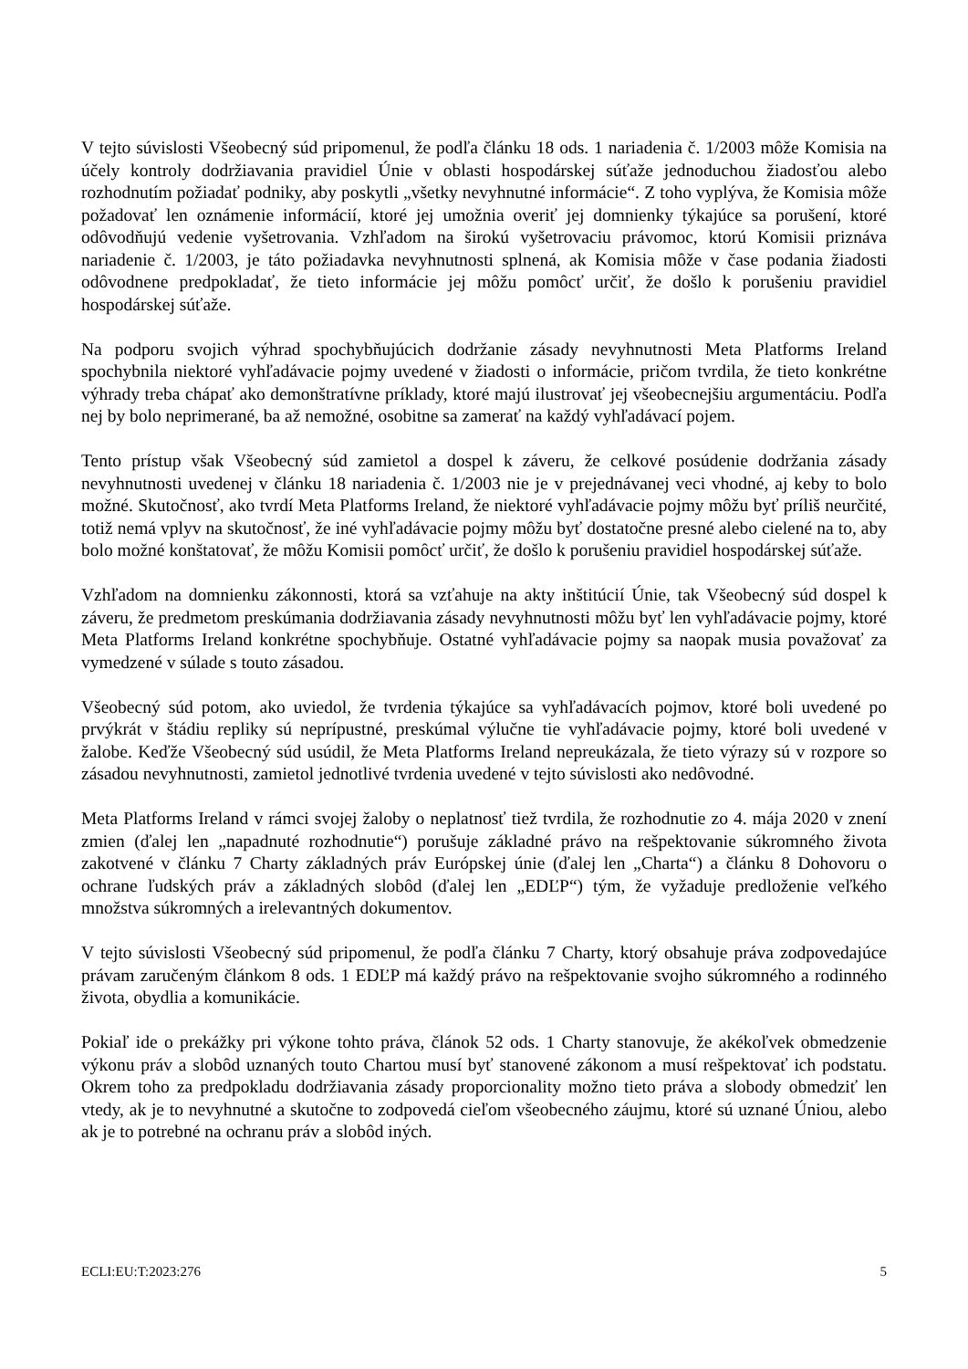V tejto súvislosti Všeobecný súd pripomenul, že podľa článku 18 ods. 1 nariadenia č. 1/2003 môže Komisia na účely kontroly dodržiavania pravidiel Únie v oblasti hospodárskej súťaže jednoduchou žiadosťou alebo rozhodnutím požiadať podniky, aby poskytli „všetky nevyhnutné informácie“. Z toho vyplýva, že Komisia môže požadovať len oznámenie informácií, ktoré jej umožnia overiť jej domnienky týkajúce sa porušení, ktoré odôvodňujú vedenie vyšetrovania. Vzhľadom na širokú vyšetrovaciu právomoc, ktorú Komisii priznáva nariadenie č. 1/2003, je táto požiadavka nevyhnutnosti splnená, ak Komisia môže v čase podania žiadosti odôvodnene predpokladať, že tieto informácie jej môžu pomôcť určiť, že došlo k porušeniu pravidiel hospodárskej súťaže.
Na podporu svojich výhrad spochybňujúcich dodržanie zásady nevyhnutnosti Meta Platforms Ireland spochybnila niektoré vyhľadávacie pojmy uvedené v žiadosti o informácie, pričom tvrdila, že tieto konkrétne výhrady treba chápať ako demonštratívne príklady, ktoré majú ilustrovať jej všeobecnejšiu argumentáciu. Podľa nej by bolo neprimerané, ba až nemožné, osobitne sa zamerať na každý vyhľadávací pojem.
Tento prístup však Všeobecný súd zamietol a dospel k záveru, že celkové posúdenie dodržania zásady nevyhnutnosti uvedenej v článku 18 nariadenia č. 1/2003 nie je v prejednávanej veci vhodné, aj keby to bolo možné. Skutočnosť, ako tvrdí Meta Platforms Ireland, že niektoré vyhľadávacie pojmy môžu byť príliš neurčité, totiž nemá vplyv na skutočnosť, že iné vyhľadávacie pojmy môžu byť dostatočne presné alebo cielené na to, aby bolo možné konštatovať, že môžu Komisii pomôcť určiť, že došlo k porušeniu pravidiel hospodárskej súťaže.
Vzhľadom na domnienku zákonnosti, ktorá sa vzťahuje na akty inštitúcií Únie, tak Všeobecný súd dospel k záveru, že predmetom preskúmania dodržiavania zásady nevyhnutnosti môžu byť len vyhľadávacie pojmy, ktoré Meta Platforms Ireland konkrétne spochybňuje. Ostatné vyhľadávacie pojmy sa naopak musia považovať za vymedzené v súlade s touto zásadou.
Všeobecný súd potom, ako uviedol, že tvrdenia týkajúce sa vyhľadávacích pojmov, ktoré boli uvedené po prvýkrát v štádiu repliky sú neprípustné, preskúmal výlučne tie vyhľadávacie pojmy, ktoré boli uvedené v žalobe. Keďže Všeobecný súd usúdil, že Meta Platforms Ireland nepreukázala, že tieto výrazy sú v rozpore so zásadou nevyhnutnosti, zamietol jednotlivé tvrdenia uvedené v tejto súvislosti ako nedôvodné.
Meta Platforms Ireland v rámci svojej žaloby o neplatnosť tiež tvrdila, že rozhodnutie zo 4. mája 2020 v znení zmien (ďalej len „napadnuté rozhodnutie“) porušuje základné právo na rešpektovanie súkromného života zakotvené v článku 7 Charty základných práv Európskej únie (ďalej len „Charta“) a článku 8 Dohovoru o ochrane ľudských práv a základných slobôd (ďalej len „EDĽP“) tým, že vyžaduje predloženie veľkého množstva súkromných a irelevantných dokumentov.
V tejto súvislosti Všeobecný súd pripomenul, že podľa článku 7 Charty, ktorý obsahuje práva zodpovedajúce právam zaručeným článkom 8 ods. 1 EDĽP má každý právo na rešpektovanie svojho súkromného a rodinného života, obydlia a komunikácie.
Pokiaľ ide o prekážky pri výkone tohto práva, článok 52 ods. 1 Charty stanovuje, že akékoľvek obmedzenie výkonu práv a slobôd uznaných touto Chartou musí byť stanovené zákonom a musí rešpektovať ich podstatu. Okrem toho za predpokladu dodržiavania zásady proporcionality možno tieto práva a slobody obmedziť len vtedy, ak je to nevyhnutné a skutočne to zodpovedá cieľom všeobecného záujmu, ktoré sú uznané Úniou, alebo ak je to potrebné na ochranu práv a slobôd iných.
ECLI:EU:T:2023:276 5